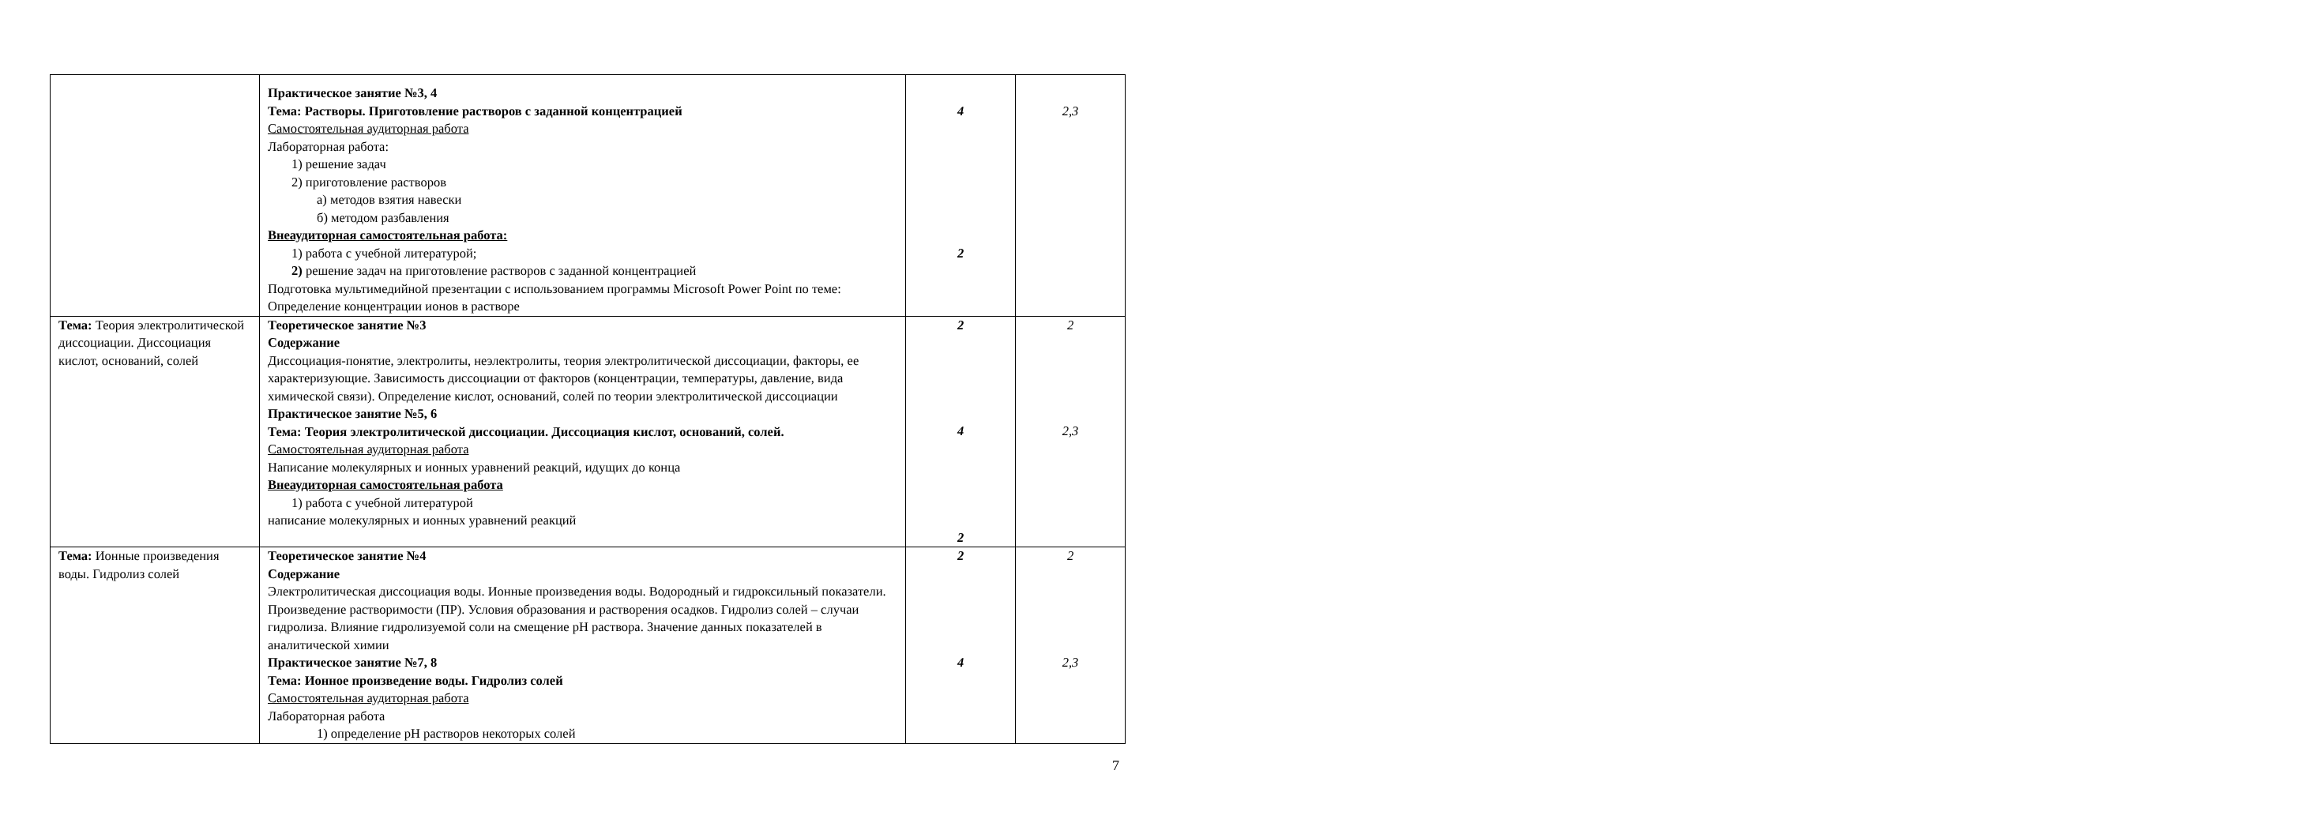| | Практическое занятие №3, 4 Тема: Растворы. Приготовление растворов с заданной концентрацией Самостоятельная аудиторная работа Лабораторная работа: 1) решение задач 2) приготовление растворов а) методов взятия навески б) методом разбавления Внеаудиторная самостоятельная работа: 1) работа с учебной литературой; 2) решение задач на приготовление растворов с заданной концентрацией Подготовка мультимедийной презентации с использованием программы Microsoft Power Point по теме: Определение концентрации ионов в растворе | 4 2 | 2,3 |
| Тема: Теория электролитической диссоциации. Диссоциация кислот, оснований, солей | Теоретическое занятие №3 Содержание Диссоциация-понятие, электролиты, неэлектролиты, теория электролитической диссоциации, факторы, ее характеризующие. Зависимость диссоциации от факторов (концентрации, температуры, давление, вида химической связи). Определение кислот, оснований, солей по теории электролитической диссоциации Практическое занятие №5, 6 Тема: Теория электролитической диссоциации. Диссоциация кислот, оснований, солей. Самостоятельная аудиторная работа Написание молекулярных и ионных уравнений реакций, идущих до конца Внеаудиторная самостоятельная работа 1) работа с учебной литературой написание молекулярных и ионных уравнений реакций | 2 4 2 | 2 2,3 |
| Тема: Ионные произведения воды. Гидролиз солей | Теоретическое занятие №4 Содержание Электролитическая диссоциация воды. Ионные произведения воды. Водородный и гидроксильный показатели. Произведение растворимости (ПР). Условия образования и растворения осадков. Гидролиз солей – случаи гидролиза. Влияние гидролизуемой соли на смещение pH раствора. Значение данных показателей в аналитической химии Практическое занятие №7, 8 Тема: Ионное произведение воды. Гидролиз солей Самостоятельная аудиторная работа Лабораторная работа 1) определение pH растворов некоторых солей | 2 4 | 2 2,3 |
7